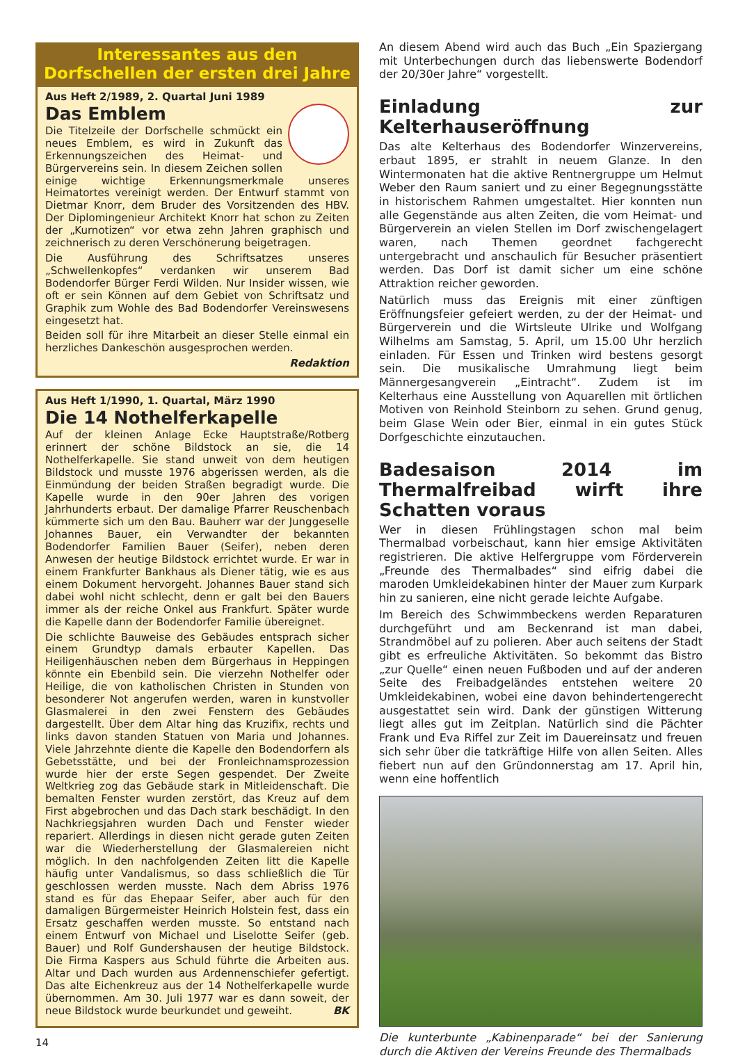Interessantes aus den Dorfschellen der ersten drei Jahre
Aus Heft 2/1989, 2. Quartal Juni 1989
Das Emblem
Die Titelzeile der Dorfschelle schmückt ein neues Emblem, es wird in Zukunft das Erkennungszeichen des Heimat- und Bürgervereins sein. In diesem Zeichen sollen einige wichtige Erkennungsmerkmale unseres Heimatortes vereinigt werden. Der Entwurf stammt von Dietmar Knorr, dem Bruder des Vorsitzenden des HBV. Der Diplomingenieur Architekt Knorr hat schon zu Zeiten der „Kurnotizen“ vor etwa zehn Jahren graphisch und zeichnerisch zu deren Verschönerung beigetragen.
Die Ausführung des Schriftsatzes unseres „Schwellenkopfes“ verdanken wir unserem Bad Bodendorfer Bürger Ferdi Wilden. Nur Insider wissen, wie oft er sein Können auf dem Gebiet von Schriftsatz und Graphik zum Wohle des Bad Bodendorfer Vereinswesens eingesetzt hat.
Beiden soll für ihre Mitarbeit an dieser Stelle einmal ein herzliches Dankeschön ausgesprochen werden.
Redaktion
Aus Heft 1/1990, 1. Quartal, März 1990
Die 14 Nothelferkapelle
Auf der kleinen Anlage Ecke Hauptstraße/Rotberg erinnert der schöne Bildstock an sie, die 14 Nothelferkapelle. Sie stand unweit von dem heutigen Bildstock und musste 1976 abgerissen werden, als die Einmündung der beiden Straßen begradigt wurde. Die Kapelle wurde in den 90er Jahren des vorigen Jahrhunderts erbaut. Der damalige Pfarrer Reuschenbach kümmerte sich um den Bau. Bauherr war der Junggeselle Johannes Bauer, ein Verwandter der bekannten Bodendorfer Familien Bauer (Seifer), neben deren Anwesen der heutige Bildstock errichtet wurde. Er war in einem Frankfurter Bankhaus als Diener tätig, wie es aus einem Dokument hervorgeht. Johannes Bauer stand sich dabei wohl nicht schlecht, denn er galt bei den Bauers immer als der reiche Onkel aus Frankfurt. Später wurde die Kapelle dann der Bodendorfer Familie übereignet.
Die schlichte Bauweise des Gebäudes entsprach sicher einem Grundtyp damals erbauter Kapellen. Das Heiligenhäuschen neben dem Bürgerhaus in Heppingen könnte ein Ebenbild sein. Die vierzehn Nothelfer oder Heilige, die von katholischen Christen in Stunden von besonderer Not angerufen werden, waren in kunstvoller Glasmalerei in den zwei Fenstern des Gebäudes dargestellt. Über dem Altar hing das Kruzifix, rechts und links davon standen Statuen von Maria und Johannes. Viele Jahrzehnte diente die Kapelle den Bodendorfern als Gebetsstätte, und bei der Fronleichnamsprozession wurde hier der erste Segen gespendet. Der Zweite Weltkrieg zog das Gebäude stark in Mitleidenschaft. Die bemalten Fenster wurden zerstört, das Kreuz auf dem First abgebrochen und das Dach stark beschädigt. In den Nachkriegsjahren wurden Dach und Fenster wieder repariert. Allerdings in diesen nicht gerade guten Zeiten war die Wiederherstellung der Glasmalereien nicht möglich. In den nachfolgenden Zeiten litt die Kapelle häufig unter Vandalismus, so dass schließlich die Tür geschlossen werden musste. Nach dem Abriss 1976 stand es für das Ehepaar Seifer, aber auch für den damaligen Bürgermeister Heinrich Holstein fest, dass ein Ersatz geschaffen werden musste. So entstand nach einem Entwurf von Michael und Liselotte Seifer (geb. Bauer) und Rolf Gundershausen der heutige Bildstock. Die Firma Kaspers aus Schuld führte die Arbeiten aus. Altar und Dach wurden aus Ardennenschiefer gefertigt. Das alte Eichenkreuz aus der 14 Nothelferkapelle wurde übernommen. Am 30. Juli 1977 war es dann soweit, der neue Bildstock wurde beurkundet und geweiht. BK
14
An diesem Abend wird auch das Buch „Ein Spaziergang mit Unterbechungen durch das liebenswerte Bodendorf der 20/30er Jahre“ vorgestellt.
Einladung zur Kelterhauseröffnung
Das alte Kelterhaus des Bodendorfer Winzervereins, erbaut 1895, er strahlt in neuem Glanze. In den Wintermonaten hat die aktive Rentnergruppe um Helmut Weber den Raum saniert und zu einer Begegnungsstätte in historischem Rahmen umgestaltet. Hier konnten nun alle Gegenstände aus alten Zeiten, die vom Heimat- und Bürgerverein an vielen Stellen im Dorf zwischengelagert waren, nach Themen geordnet fachgerecht untergebracht und anschaulich für Besucher präsentiert werden. Das Dorf ist damit sicher um eine schöne Attraktion reicher geworden.
Natürlich muss das Ereignis mit einer zünftigen Eröffnungsfeier gefeiert werden, zu der der Heimat- und Bürgerverein und die Wirtsleute Ulrike und Wolfgang Wilhelms am Samstag, 5. April, um 15.00 Uhr herzlich einladen. Für Essen und Trinken wird bestens gesorgt sein. Die musikalische Umrahmung liegt beim Männergesangverein „Eintracht“. Zudem ist im Kelterhaus eine Ausstellung von Aquarellen mit örtlichen Motiven von Reinhold Steinborn zu sehen. Grund genug, beim Glase Wein oder Bier, einmal in ein gutes Stück Dorfgeschichte einzutauchen.
Badesaison 2014 im Thermalfreibad wirft ihre Schatten voraus
Wer in diesen Frühlingstagen schon mal beim Thermalbad vorbeischaut, kann hier emsige Aktivitäten registrieren. Die aktive Helfergruppe vom Förderverein „Freunde des Thermalbades“ sind eifrig dabei die maroden Umkleidekabinen hinter der Mauer zum Kurpark hin zu sanieren, eine nicht gerade leichte Aufgabe.
Im Bereich des Schwimmbeckens werden Reparaturen durchgeführt und am Beckenrand ist man dabei, Strandmöbel auf zu polieren. Aber auch seitens der Stadt gibt es erfreuliche Aktivitäten. So bekommt das Bistro „zur Quelle“ einen neuen Fußboden und auf der anderen Seite des Freibadgeländes entstehen weitere 20 Umkleidekabinen, wobei eine davon behindertengerecht ausgestattet sein wird. Dank der günstigen Witterung liegt alles gut im Zeitplan. Natürlich sind die Pächter Frank und Eva Riffel zur Zeit im Dauereinsatz und freuen sich sehr über die tatkräftige Hilfe von allen Seiten. Alles fiebert nun auf den Gründonnerstag am 17. April hin, wenn eine hoffentlich
Die kunterbunte „Kabinenparade“ bei der Sanierung durch die Aktiven der Vereins Freunde des Thermalbads